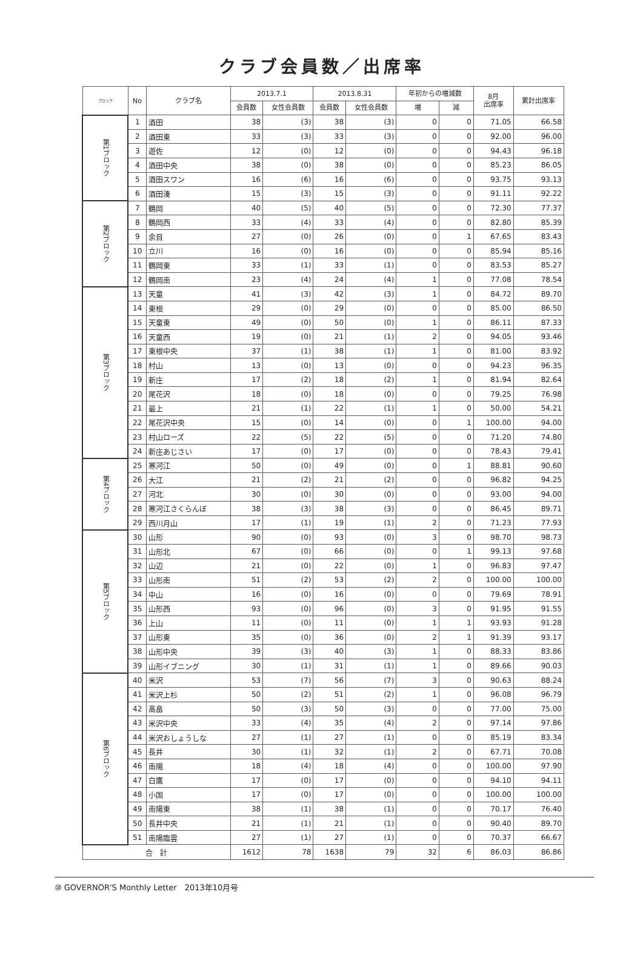クラブ会員数／出席率
| ブロック | No | クラブ名 | 2013.7.1 | | 2013.8.31 | | 年初からの増減数 | | 8月 出席率 | 累計出席率 |
| --- | --- | --- | --- | --- | --- | --- | --- | --- | --- | --- |
| | | | 会員数 | 女性会員数 | 会員数 | 女性会員数 | 増 | 減 | | |
| 第1ブロック | 1 | 酒田 | 38 | (3) | 38 | (3) | 0 | 0 | 71.05 | 66.58 |
| | 2 | 酒田東 | 33 | (3) | 33 | (3) | 0 | 0 | 92.00 | 96.00 |
| | 3 | 遊佐 | 12 | (0) | 12 | (0) | 0 | 0 | 94.43 | 96.18 |
| | 4 | 酒田中央 | 38 | (0) | 38 | (0) | 0 | 0 | 85.23 | 86.05 |
| | 5 | 酒田スワン | 16 | (6) | 16 | (6) | 0 | 0 | 93.75 | 93.13 |
| | 6 | 酒田湊 | 15 | (3) | 15 | (3) | 0 | 0 | 91.11 | 92.22 |
| 第2ブロック | 7 | 鶴岡 | 40 | (5) | 40 | (5) | 0 | 0 | 72.30 | 77.37 |
| | 8 | 鶴岡西 | 33 | (4) | 33 | (4) | 0 | 0 | 82.80 | 85.39 |
| | 9 | 余目 | 27 | (0) | 26 | (0) | 0 | 1 | 67.65 | 83.43 |
| | 10 | 立川 | 16 | (0) | 16 | (0) | 0 | 0 | 85.94 | 85.16 |
| | 11 | 鶴岡東 | 33 | (1) | 33 | (1) | 0 | 0 | 83.53 | 85.27 |
| | 12 | 鶴岡南 | 23 | (4) | 24 | (4) | 1 | 0 | 77.08 | 78.54 |
| 第3ブロック | 13 | 天童 | 41 | (3) | 42 | (3) | 1 | 0 | 84.72 | 89.70 |
| | 14 | 東根 | 29 | (0) | 29 | (0) | 0 | 0 | 85.00 | 86.50 |
| | 15 | 天童東 | 49 | (0) | 50 | (0) | 1 | 0 | 86.11 | 87.33 |
| | 16 | 天童西 | 19 | (0) | 21 | (1) | 2 | 0 | 94.05 | 93.46 |
| | 17 | 東根中央 | 37 | (1) | 38 | (1) | 1 | 0 | 81.00 | 83.92 |
| | 18 | 村山 | 13 | (0) | 13 | (0) | 0 | 0 | 94.23 | 96.35 |
| | 19 | 新庄 | 17 | (2) | 18 | (2) | 1 | 0 | 81.94 | 82.64 |
| | 20 | 尾花沢 | 18 | (0) | 18 | (0) | 0 | 0 | 79.25 | 76.98 |
| | 21 | 最上 | 21 | (1) | 22 | (1) | 1 | 0 | 50.00 | 54.21 |
| | 22 | 尾花沢中央 | 15 | (0) | 14 | (0) | 0 | 1 | 100.00 | 94.00 |
| | 23 | 村山ローズ | 22 | (5) | 22 | (5) | 0 | 0 | 71.20 | 74.80 |
| | 24 | 新庄あじさい | 17 | (0) | 17 | (0) | 0 | 0 | 78.43 | 79.41 |
| 第4ブロック | 25 | 寒河江 | 50 | (0) | 49 | (0) | 0 | 1 | 88.81 | 90.60 |
| | 26 | 大江 | 21 | (2) | 21 | (2) | 0 | 0 | 96.82 | 94.25 |
| | 27 | 河北 | 30 | (0) | 30 | (0) | 0 | 0 | 93.00 | 94.00 |
| | 28 | 寒河江さくらんぼ | 38 | (3) | 38 | (3) | 0 | 0 | 86.45 | 89.71 |
| | 29 | 西川月山 | 17 | (1) | 19 | (1) | 2 | 0 | 71.23 | 77.93 |
| 第5ブロック | 30 | 山形 | 90 | (0) | 93 | (0) | 3 | 0 | 98.70 | 98.73 |
| | 31 | 山形北 | 67 | (0) | 66 | (0) | 0 | 1 | 99.13 | 97.68 |
| | 32 | 山辺 | 21 | (0) | 22 | (0) | 1 | 0 | 96.83 | 97.47 |
| | 33 | 山形南 | 51 | (2) | 53 | (2) | 2 | 0 | 100.00 | 100.00 |
| | 34 | 中山 | 16 | (0) | 16 | (0) | 0 | 0 | 79.69 | 78.91 |
| | 35 | 山形西 | 93 | (0) | 96 | (0) | 3 | 0 | 91.95 | 91.55 |
| | 36 | 上山 | 11 | (0) | 11 | (0) | 1 | 1 | 93.93 | 91.28 |
| | 37 | 山形東 | 35 | (0) | 36 | (0) | 2 | 1 | 91.39 | 93.17 |
| | 38 | 山形中央 | 39 | (3) | 40 | (3) | 1 | 0 | 88.33 | 83.86 |
| | 39 | 山形イブニング | 30 | (1) | 31 | (1) | 1 | 0 | 89.66 | 90.03 |
| 第6ブロック | 40 | 米沢 | 53 | (7) | 56 | (7) | 3 | 0 | 90.63 | 88.24 |
| | 41 | 米沢上杉 | 50 | (2) | 51 | (2) | 1 | 0 | 96.08 | 96.79 |
| | 42 | 高畠 | 50 | (3) | 50 | (3) | 0 | 0 | 77.00 | 75.00 |
| | 43 | 米沢中央 | 33 | (4) | 35 | (4) | 2 | 0 | 97.14 | 97.86 |
| | 44 | 米沢おしょうしな | 27 | (1) | 27 | (1) | 0 | 0 | 85.19 | 83.34 |
| | 45 | 長井 | 30 | (1) | 32 | (1) | 2 | 0 | 67.71 | 70.08 |
| | 46 | 南陽 | 18 | (4) | 18 | (4) | 0 | 0 | 100.00 | 97.90 |
| | 47 | 白鷹 | 17 | (0) | 17 | (0) | 0 | 0 | 94.10 | 94.11 |
| | 48 | 小国 | 17 | (0) | 17 | (0) | 0 | 0 | 100.00 | 100.00 |
| | 49 | 南陽東 | 38 | (1) | 38 | (1) | 0 | 0 | 70.17 | 76.40 |
| | 50 | 長井中央 | 21 | (1) | 21 | (1) | 0 | 0 | 90.40 | 89.70 |
| | 51 | 南陽臨雲 | 27 | (1) | 27 | (1) | 0 | 0 | 70.37 | 66.67 |
| 合 計 | | | 1612 | 78 | 1638 | 79 | 32 | 6 | 86.03 | 86.86 |
⑩ GOVERNOR'S Monthly Letter　2013年10月号